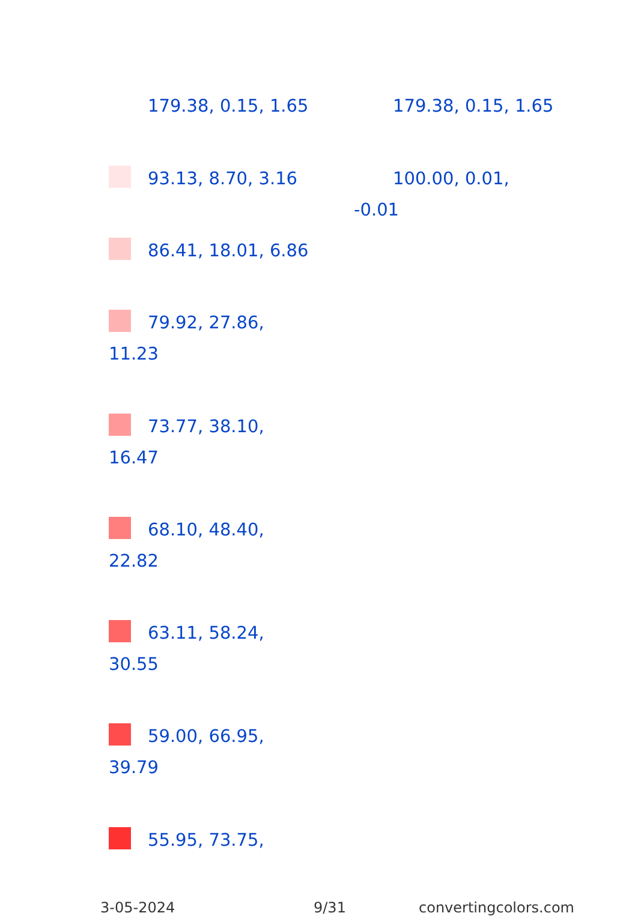179.38, 0.15, 1.65 179.38, 0.15, 1.65
93.13, 8.70, 3.16
100.00, 0.01, -0.01
86.41, 18.01, 6.86
79.92, 27.86, 11.23
73.77, 38.10, 16.47
68.10, 48.40, 22.82
63.11, 58.24, 30.55
59.00, 66.95, 39.79
55.95, 73.75,
3-05-2024 9/31 convertingcolors.com